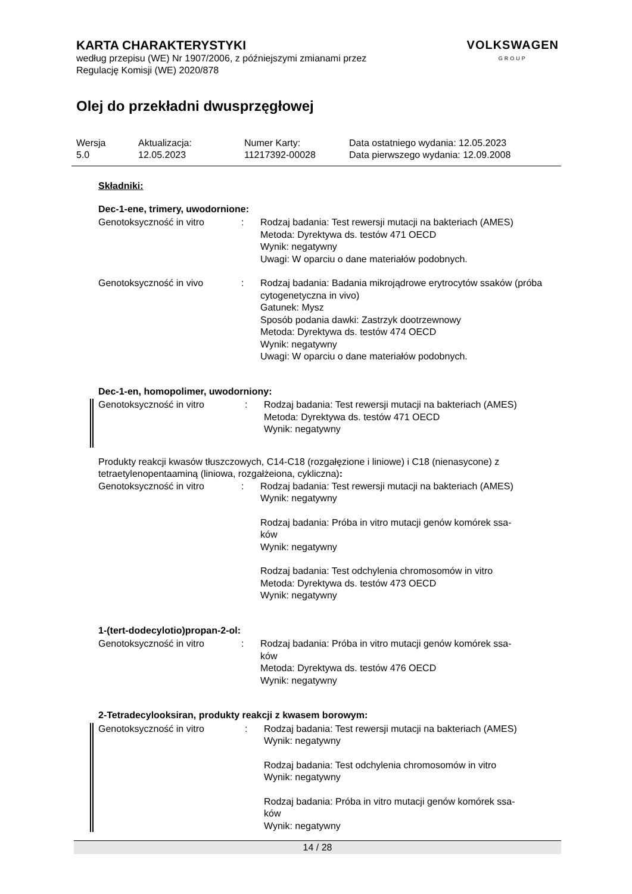KARTA CHARAKTERYSTYKI
według przepisu (WE) Nr 1907/2006, z późniejszymi zmianami przez
Regulację Komisji (WE) 2020/878
VOLKSWAGEN
GROUP
Olej do przekładni dwusprzęgłowej
| Wersja 5.0 | Aktualizacja: 12.05.2023 | Numer Karty: 11217392-00028 | Data ostatniego wydania: 12.05.2023 Data pierwszego wydania: 12.09.2008 |
Składniki:
Dec-1-ene, trimery, uwodornione:
| Genotoksyczność in vitro | : | Rodzaj badania: Test rewersji mutacji na bakteriach (AMES) Metoda: Dyrektywa ds. testów 471 OECD Wynik: negatywny Uwagi: W oparciu o dane materiałów podobnych. |
| Genotoksyczność in vivo | : | Rodzaj badania: Badania mikrojądrowe erytrocytów ssaków (próba cytogenetyczna in vivo) Gatunek: Mysz Sposób podania dawki: Zastrzyk dootrzewnowy Metoda: Dyrektywa ds. testów 474 OECD Wynik: negatywny Uwagi: W oparciu o dane materiałów podobnych. |
Dec-1-en, homopolimer, uwodorniony:
| Genotoksyczność in vitro | : | Rodzaj badania: Test rewersji mutacji na bakteriach (AMES) Metoda: Dyrektywa ds. testów 471 OECD Wynik: negatywny |
Produkty reakcji kwasów tłuszczowych, C14-C18 (rozgałęzione i liniowe) i C18 (nienasycone) z tetraetylenopentaaminą (liniowa, rozgałżeiona, cykliczna):
| Genotoksyczność in vitro | : | Rodzaj badania: Test rewersji mutacji na bakteriach (AMES) Wynik: negatywny Rodzaj badania: Próba in vitro mutacji genów komórek ssa- ków Wynik: negatywny Rodzaj badania: Test odchylenia chromosomów in vitro Metoda: Dyrektywa ds. testów 473 OECD Wynik: negatywny |
1-(tert-dodecylotio)propan-2-ol:
| Genotoksyczność in vitro | : | Rodzaj badania: Próba in vitro mutacji genów komórek ssa- ków Metoda: Dyrektywa ds. testów 476 OECD Wynik: negatywny |
2-Tetradecylooksiran, produkty reakcji z kwasem borowym:
| Genotoksyczność in vitro | : | Rodzaj badania: Test rewersji mutacji na bakteriach (AMES) Wynik: negatywny Rodzaj badania: Test odchylenia chromosomów in vitro Wynik: negatywny Rodzaj badania: Próba in vitro mutacji genów komórek ssa- ków Wynik: negatywny |
14 / 28